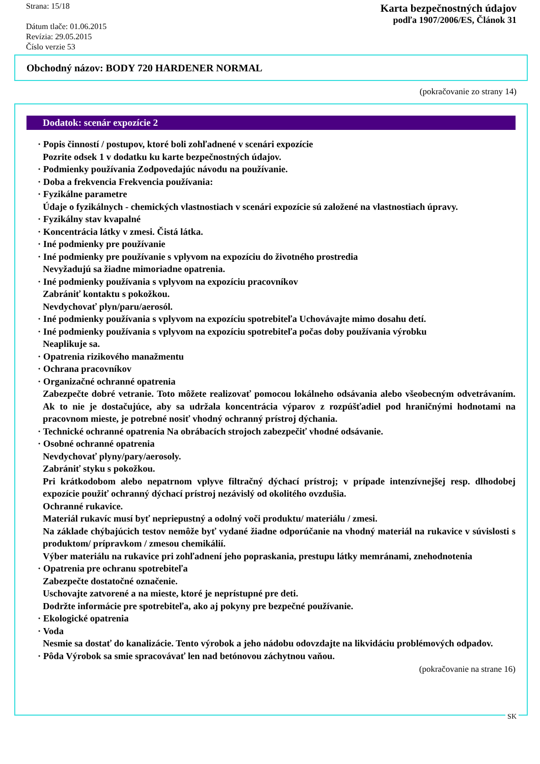Strana: 15/18
Dátum tlače: 01.06.2015
Revízia: 29.05.2015
Číslo verzie 53
Karta bezpečnostných údajov
podľa 1907/2006/ES, Článok 31
Obchodný názov: BODY 720 HARDENER NORMAL
(pokračovanie zo strany 14)
Dodatok: scenár expozície 2
· Popis činností / postupov, ktoré boli zohľadnené v scenári expozície
Pozrite odsek 1 v dodatku ku karte bezpečnostných údajov.
· Podmienky používania Zodpovedajúc návodu na používanie.
· Doba a frekvencia Frekvencia používania:
· Fyzikálne parametre
Údaje o fyzikálnych - chemických vlastnostiach v scenári expozície sú založené na vlastnostiach úpravy.
· Fyzikálny stav kvapalné
· Koncentrácia látky v zmesi. Čistá látka.
· Iné podmienky pre používanie
· Iné podmienky pre používanie s vplyvom na expozíciu do životného prostredia
Nevyžadujú sa žiadne mimoriadne opatrenia.
· Iné podmienky používania s vplyvom na expozíciu pracovníkov
Zabrániť kontaktu s pokožkou.
Nevdychovať plyn/paru/aerosól.
· Iné podmienky používania s vplyvom na expozíciu spotrebiteľa Uchovávajte mimo dosahu detí.
· Iné podmienky používania s vplyvom na expozíciu spotrebiteľa počas doby používania výrobku
Neaplikuje sa.
· Opatrenia rizikového manažmentu
· Ochrana pracovníkov
· Organizačné ochranné opatrenia
Zabezpečte dobré vetranie. Toto môžete realizovať pomocou lokálneho odsávania alebo všeobecným odvetrávaním. Ak to nie je dostačujúce, aby sa udržala koncentrácia výparov z rozpúšťadiel pod hraničnými hodnotami na pracovnom mieste, je potrebné nosiť vhodný ochranný prístroj dýchania.
· Technické ochranné opatrenia Na obrábacích strojoch zabezpečiť vhodné odsávanie.
· Osobné ochranné opatrenia
Nevdychovať plyny/pary/aerosoly.
Zabrániť styku s pokožkou.
Pri krátkodobom alebo nepatrnom vplyve filtračný dýchací prístroj; v prípade intenzívnejšej resp. dlhodobej expozície použiť ochranný dýchací prístroj nezávislý od okolitého ovzdušia.
Ochranné rukavice.
Materiál rukavíc musí byť nepriepustný a odolný voči produktu/ materiálu / zmesi.
Na základe chýbajúcich testov nemôže byť vydané žiadne odporúčanie na vhodný materiál na rukavice v súvislosti s produktom/ prípravkom / zmesou chemikálií.
Výber materiálu na rukavice pri zohľadnení jeho popraskania, prestupu látky memránami, znehodnotenia
· Opatrenia pre ochranu spotrebiteľa
Zabezpečte dostatočné označenie.
Uschovajte zatvorené a na mieste, ktoré je neprístupné pre deti.
Dodržte informácie pre spotrebiteľa, ako aj pokyny pre bezpečné používanie.
· Ekologické opatrenia
· Voda
Nesmie sa dostať do kanalizácie. Tento výrobok a jeho nádobu odovzdajte na likvidáciu problémových odpadov.
· Pôda Výrobok sa smie spracovávať len nad betónovou záchytnou vaňou.
(pokračovanie na strane 16)
SK